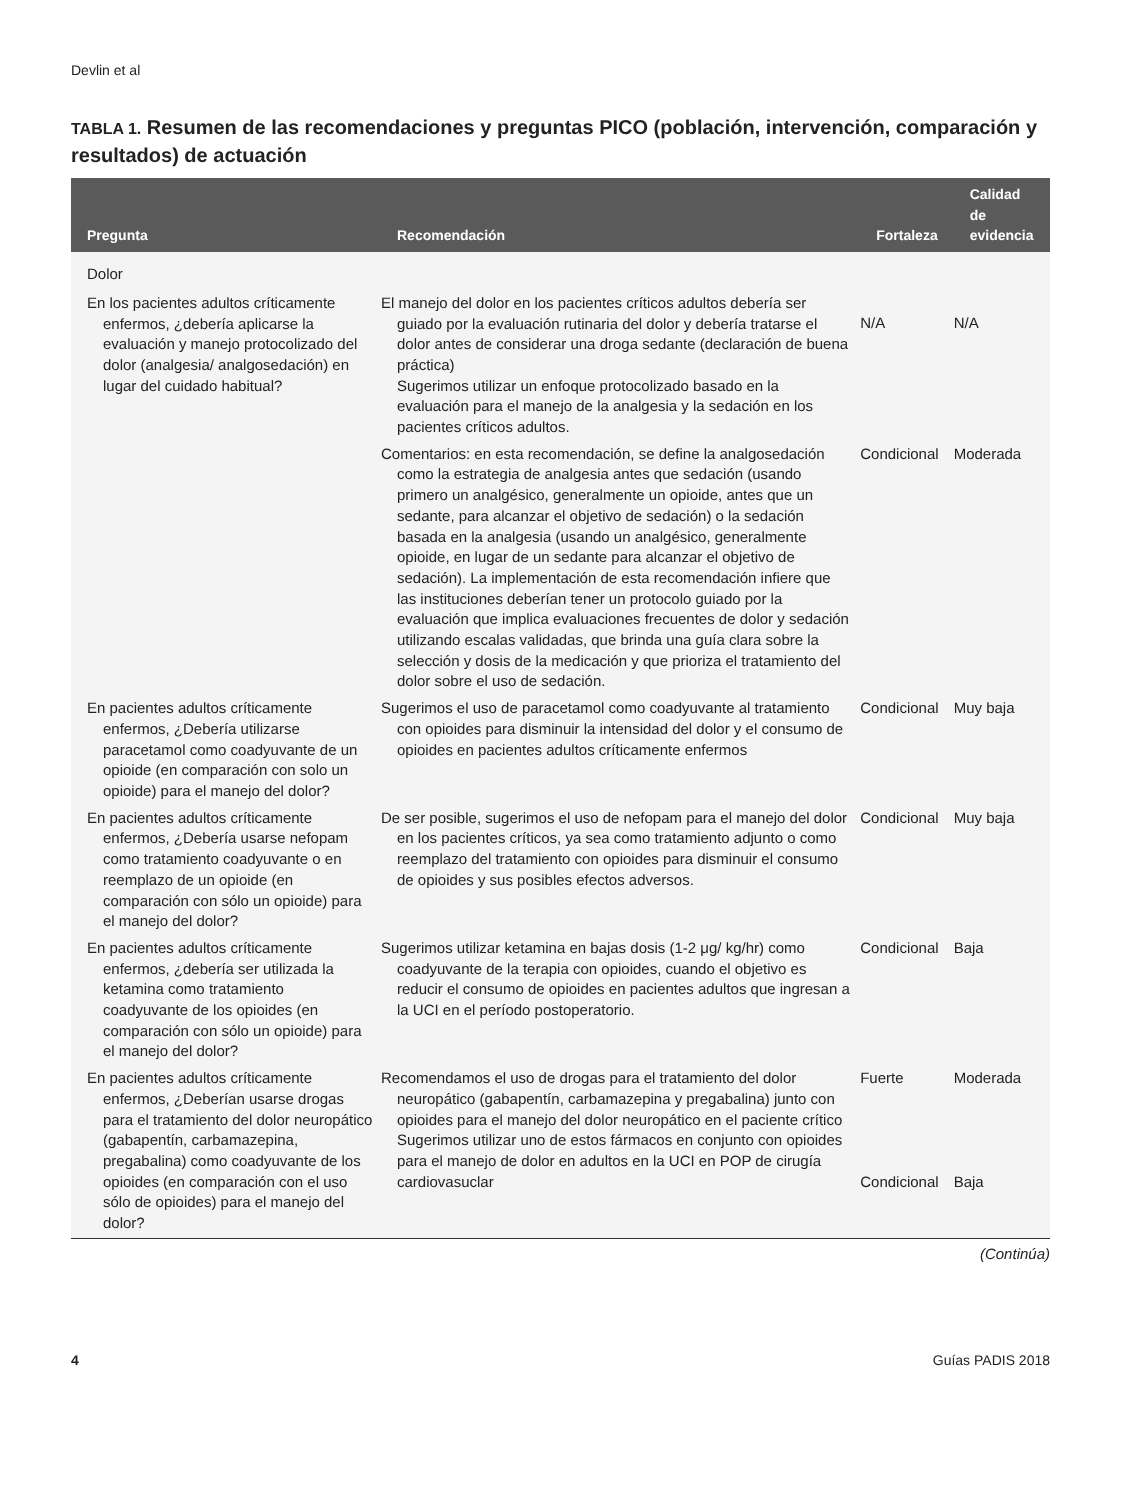Devlin et al
TABLA 1. Resumen de las recomendaciones y preguntas PICO (población, intervención, comparación y resultados) de actuación
| Pregunta | Recomendación | Fortaleza | Calidad de evidencia |
| --- | --- | --- | --- |
| Dolor | | | |
| En los pacientes adultos críticamente enfermos, ¿debería aplicarse la evaluación y manejo protocolizado del dolor (analgesia/ analgosedación) en lugar del cuidado habitual? | El manejo del dolor en los pacientes críticos adultos debería ser guiado por la evaluación rutinaria del dolor y debería tratarse el dolor antes de considerar una droga sedante (declaración de buena práctica) Sugerimos utilizar un enfoque protocolizado basado en la evaluación para el manejo de la analgesia y la sedación en los pacientes críticos adultos. | N/A | N/A |
| | Comentarios: en esta recomendación, se define la analgosedación como la estrategia de analgesia antes que sedación (usando primero un analgésico, generalmente un opioide, antes que un sedante, para alcanzar el objetivo de sedación) o la sedación basada en la analgesia (usando un analgésico, generalmente opioide, en lugar de un sedante para alcanzar el objetivo de sedación). La implementación de esta recomendación infiere que las instituciones deberían tener un protocolo guiado por la evaluación que implica evaluaciones frecuentes de dolor y sedación utilizando escalas validadas, que brinda una guía clara sobre la selección y dosis de la medicación y que prioriza el tratamiento del dolor sobre el uso de sedación. | Condicional | Moderada |
| En pacientes adultos críticamente enfermos, ¿Debería utilizarse paracetamol como coadyuvante de un opioide (en comparación con solo un opioide) para el manejo del dolor? | Sugerimos el uso de paracetamol como coadyuvante al tratamiento con opioides para disminuir la intensidad del dolor y el consumo de opioides en pacientes adultos críticamente enfermos | Condicional | Muy baja |
| En pacientes adultos críticamente enfermos, ¿Debería usarse nefopam como tratamiento coadyuvante o en reemplazo de un opioide (en comparación con sólo un opioide) para el manejo del dolor? | De ser posible, sugerimos el uso de nefopam para el manejo del dolor en los pacientes críticos, ya sea como tratamiento adjunto o como reemplazo del tratamiento con opioides para disminuir el consumo de opioides y sus posibles efectos adversos. | Condicional | Muy baja |
| En pacientes adultos críticamente enfermos, ¿debería ser utilizada la ketamina como tratamiento coadyuvante de los opioides (en comparación con sólo un opioide) para el manejo del dolor? | Sugerimos utilizar ketamina en bajas dosis (1-2 μg/ kg/hr) como coadyuvante de la terapia con opioides, cuando el objetivo es reducir el consumo de opioides en pacientes adultos que ingresan a la UCI en el período postoperatorio. | Condicional | Baja |
| En pacientes adultos críticamente enfermos, ¿Deberían usarse drogas para el tratamiento del dolor neuropático (gabapentín, carbamazepina, pregabalina) como coadyuvante de los opioides (en comparación con el uso sólo de opioides) para el manejo del dolor? | Recomendamos el uso de drogas para el tratamiento del dolor neuropático (gabapentín, carbamazepina y pregabalina) junto con opioides para el manejo del dolor neuropático en el paciente crítico Sugerimos utilizar uno de estos fármacos en conjunto con opioides para el manejo de dolor en adultos en la UCI en POP de cirugía cardiovasuclar | Fuerte Condicional | Moderada Baja |
(Continúa)
4 Guías PADIS 2018